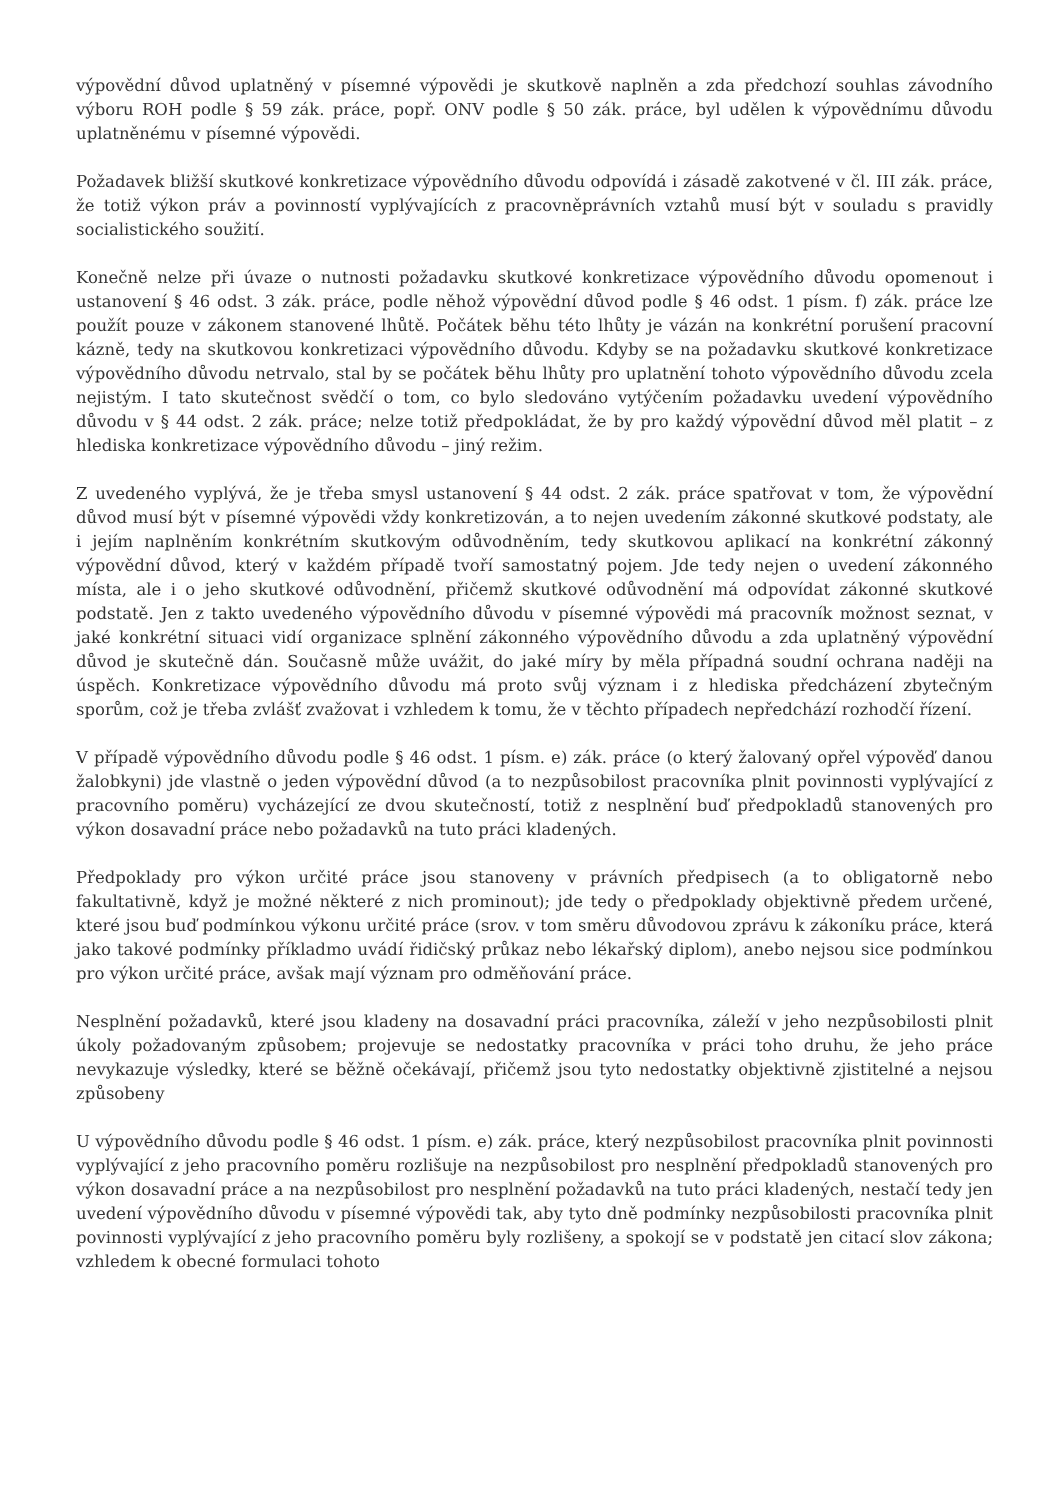výpovědní důvod uplatněný v písemné výpovědi je skutkově naplněn a zda předchozí souhlas závodního výboru ROH podle § 59 zák. práce, popř. ONV podle § 50 zák. práce, byl udělen k výpovědnímu důvodu uplatněnému v písemné výpovědi.
Požadavek bližší skutkové konkretizace výpovědního důvodu odpovídá i zásadě zakotvené v čl. III zák. práce, že totiž výkon práv a povinností vyplývajících z pracovněprávních vztahů musí být v souladu s pravidly socialistického soužití.
Konečně nelze při úvaze o nutnosti požadavku skutkové konkretizace výpovědního důvodu opomenout i ustanovení § 46 odst. 3 zák. práce, podle něhož výpovědní důvod podle § 46 odst. 1 písm. f) zák. práce lze použít pouze v zákonem stanovené lhůtě. Počátek běhu této lhůty je vázán na konkrétní porušení pracovní kázně, tedy na skutkovou konkretizaci výpovědního důvodu. Kdyby se na požadavku skutkové konkretizace výpovědního důvodu netrvalo, stal by se počátek běhu lhůty pro uplatnění tohoto výpovědního důvodu zcela nejistým. I tato skutečnost svědčí o tom, co bylo sledováno vytýčením požadavku uvedení výpovědního důvodu v § 44 odst. 2 zák. práce; nelze totiž předpokládat, že by pro každý výpovědní důvod měl platit – z hlediska konkretizace výpovědního důvodu – jiný režim.
Z uvedeného vyplývá, že je třeba smysl ustanovení § 44 odst. 2 zák. práce spatřovat v tom, že výpovědní důvod musí být v písemné výpovědi vždy konkretizován, a to nejen uvedením zákonné skutkové podstaty, ale i jejím naplněním konkrétním skutkovým odůvodněním, tedy skutkovou aplikací na konkrétní zákonný výpovědní důvod, který v každém případě tvoří samostatný pojem. Jde tedy nejen o uvedení zákonného místa, ale i o jeho skutkové odůvodnění, přičemž skutkové odůvodnění má odpovídat zákonné skutkové podstatě. Jen z takto uvedeného výpovědního důvodu v písemné výpovědi má pracovník možnost seznat, v jaké konkrétní situaci vidí organizace splnění zákonného výpovědního důvodu a zda uplatněný výpovědní důvod je skutečně dán. Současně může uvážit, do jaké míry by měla případná soudní ochrana naději na úspěch. Konkretizace výpovědního důvodu má proto svůj význam i z hlediska předcházení zbytečným sporům, což je třeba zvlášť zvažovat i vzhledem k tomu, že v těchto případech nepředchází rozhodčí řízení.
V případě výpovědního důvodu podle § 46 odst. 1 písm. e) zák. práce (o který žalovaný opřel výpověď danou žalobkyni) jde vlastně o jeden výpovědní důvod (a to nezpůsobilost pracovníka plnit povinnosti vyplývající z pracovního poměru) vycházející ze dvou skutečností, totiž z nesplnění buď předpokladů stanovených pro výkon dosavadní práce nebo požadavků na tuto práci kladených.
Předpoklady pro výkon určité práce jsou stanoveny v právních předpisech (a to obligatorně nebo fakultativně, když je možné některé z nich prominout); jde tedy o předpoklady objektivně předem určené, které jsou buď podmínkou výkonu určité práce (srov. v tom směru důvodovou zprávu k zákoníku práce, která jako takové podmínky příkladmo uvádí řidičský průkaz nebo lékařský diplom), anebo nejsou sice podmínkou pro výkon určité práce, avšak mají význam pro odměňování práce.
Nesplnění požadavků, které jsou kladeny na dosavadní práci pracovníka, záleží v jeho nezpůsobilosti plnit úkoly požadovaným způsobem; projevuje se nedostatky pracovníka v práci toho druhu, že jeho práce nevykazuje výsledky, které se běžně očekávají, přičemž jsou tyto nedostatky objektivně zjistitelné a nejsou způsobeny
U výpovědního důvodu podle § 46 odst. 1 písm. e) zák. práce, který nezpůsobilost pracovníka plnit povinnosti vyplývající z jeho pracovního poměru rozlišuje na nezpůsobilost pro nesplnění předpokladů stanovených pro výkon dosavadní práce a na nezpůsobilost pro nesplnění požadavků na tuto práci kladených, nestačí tedy jen uvedení výpovědního důvodu v písemné výpovědi tak, aby tyto dně podmínky nezpůsobilosti pracovníka plnit povinnosti vyplývající z jeho pracovního poměru byly rozlišeny, a spokojí se v podstatě jen citací slov zákona; vzhledem k obecné formulaci tohoto